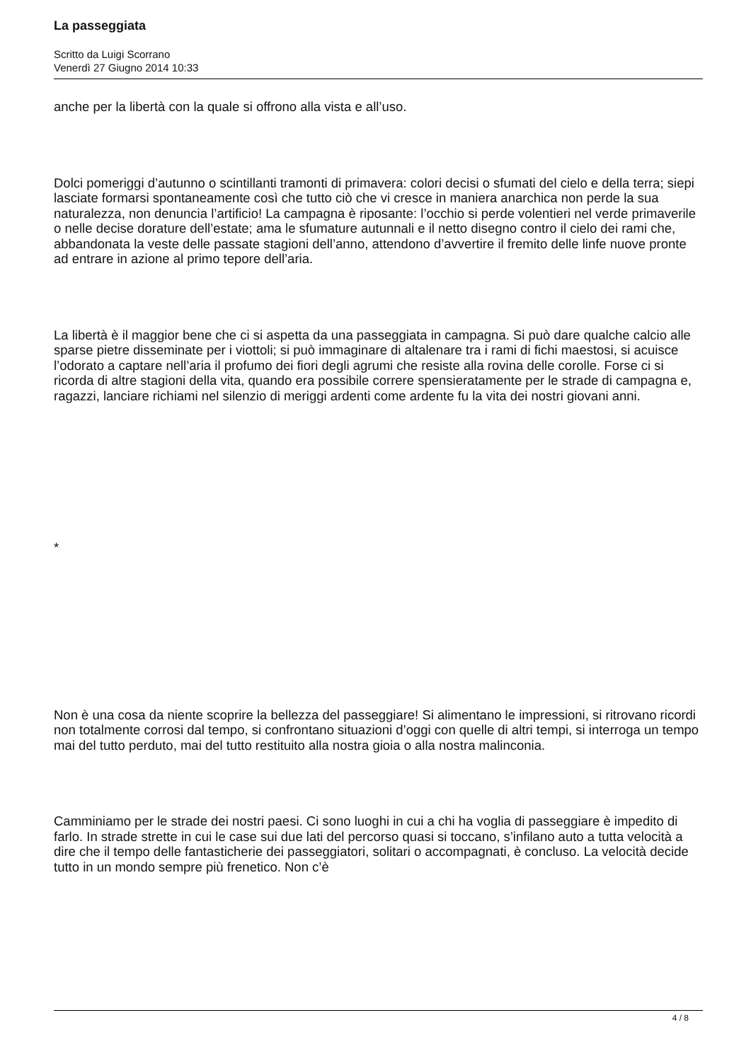La passeggiata
Scritto da Luigi Scorrano
Venerdì 27 Giugno 2014 10:33
anche per la libertà con la quale si offrono alla vista e all’uso.
Dolci pomeriggi d’autunno o scintillanti tramonti di primavera: colori decisi o sfumati del cielo e della terra; siepi lasciate formarsi spontaneamente così che tutto ciò che vi cresce in maniera anarchica non perde la sua naturalezza, non denuncia l’artificio! La campagna è riposante: l’occhio si perde volentieri nel verde primaverile o nelle decise dorature dell’estate; ama le sfumature autunnali e il netto disegno contro il cielo dei rami che, abbandonata la veste delle passate stagioni dell’anno, attendono d’avvertire il fremito delle linfe nuove pronte ad entrare in azione al primo tepore dell’aria.
La libertà è il maggior bene che ci si aspetta da una passeggiata in campagna. Si può dare qualche calcio alle sparse pietre disseminate per i viottoli; si può immaginare di altalenare tra i rami di fichi maestosi, si acuisce l’odorato a captare nell’aria il profumo dei fiori degli agrumi che resiste alla rovina delle corolle. Forse ci si ricorda di altre stagioni della vita, quando era possibile correre spensieratamente per le strade di campagna e, ragazzi, lanciare richiami nel silenzio di meriggi ardenti come ardente fu la vita dei nostri giovani anni.
*
Non è una cosa da niente scoprire la bellezza del passeggiare! Si alimentano le impressioni, si ritrovano ricordi non totalmente corrosi dal tempo, si confrontano situazioni d’oggi con quelle di altri tempi, si interroga un tempo mai del tutto perduto, mai del tutto restituito alla nostra gioia o alla nostra malinconia.
Camminiamo per le strade dei nostri paesi. Ci sono luoghi in cui a chi ha voglia di passeggiare è impedito di farlo. In strade strette in cui le case sui due lati del percorso quasi si toccano, s’infilano auto a tutta velocità a dire che il tempo delle fantasticherie dei passeggiatori, solitari o accompagnati, è concluso. La velocità decide tutto in un mondo sempre più frenetico. Non c’è
4 / 8